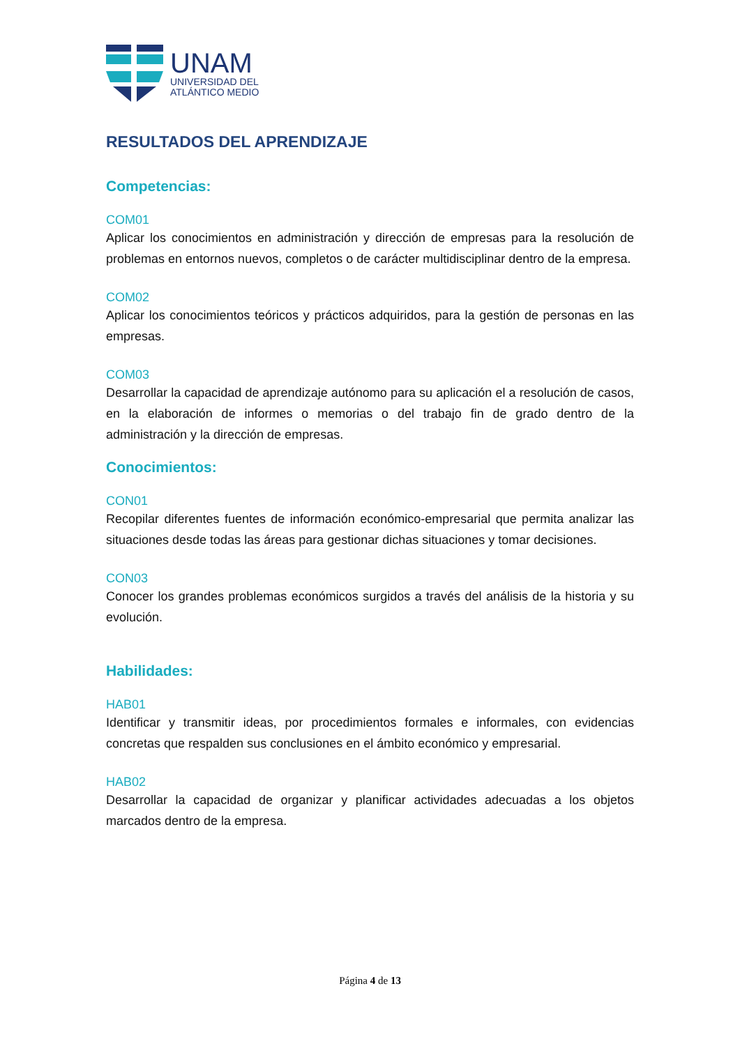UNAM
UNIVERSIDAD DEL
ATLÁNTICO MEDIO
RESULTADOS DEL APRENDIZAJE
Competencias:
COM01
Aplicar los conocimientos en administración y dirección de empresas para la resolución de problemas en entornos nuevos, completos o de carácter multidisciplinar dentro de la empresa.
COM02
Aplicar los conocimientos teóricos y prácticos adquiridos, para la gestión de personas en las empresas.
COM03
Desarrollar la capacidad de aprendizaje autónomo para su aplicación el a resolución de casos, en la elaboración de informes o memorias o del trabajo fin de grado dentro de la administración y la dirección de empresas.
Conocimientos:
CON01
Recopilar diferentes fuentes de información económico-empresarial que permita analizar las situaciones desde todas las áreas para gestionar dichas situaciones y tomar decisiones.
CON03
Conocer los grandes problemas económicos surgidos a través del análisis de la historia y su evolución.
Habilidades:
HAB01
Identificar y transmitir ideas, por procedimientos formales e informales, con evidencias concretas que respalden sus conclusiones en el ámbito económico y empresarial.
HAB02
Desarrollar la capacidad de organizar y planificar actividades adecuadas a los objetos marcados dentro de la empresa.
Página 4 de 13